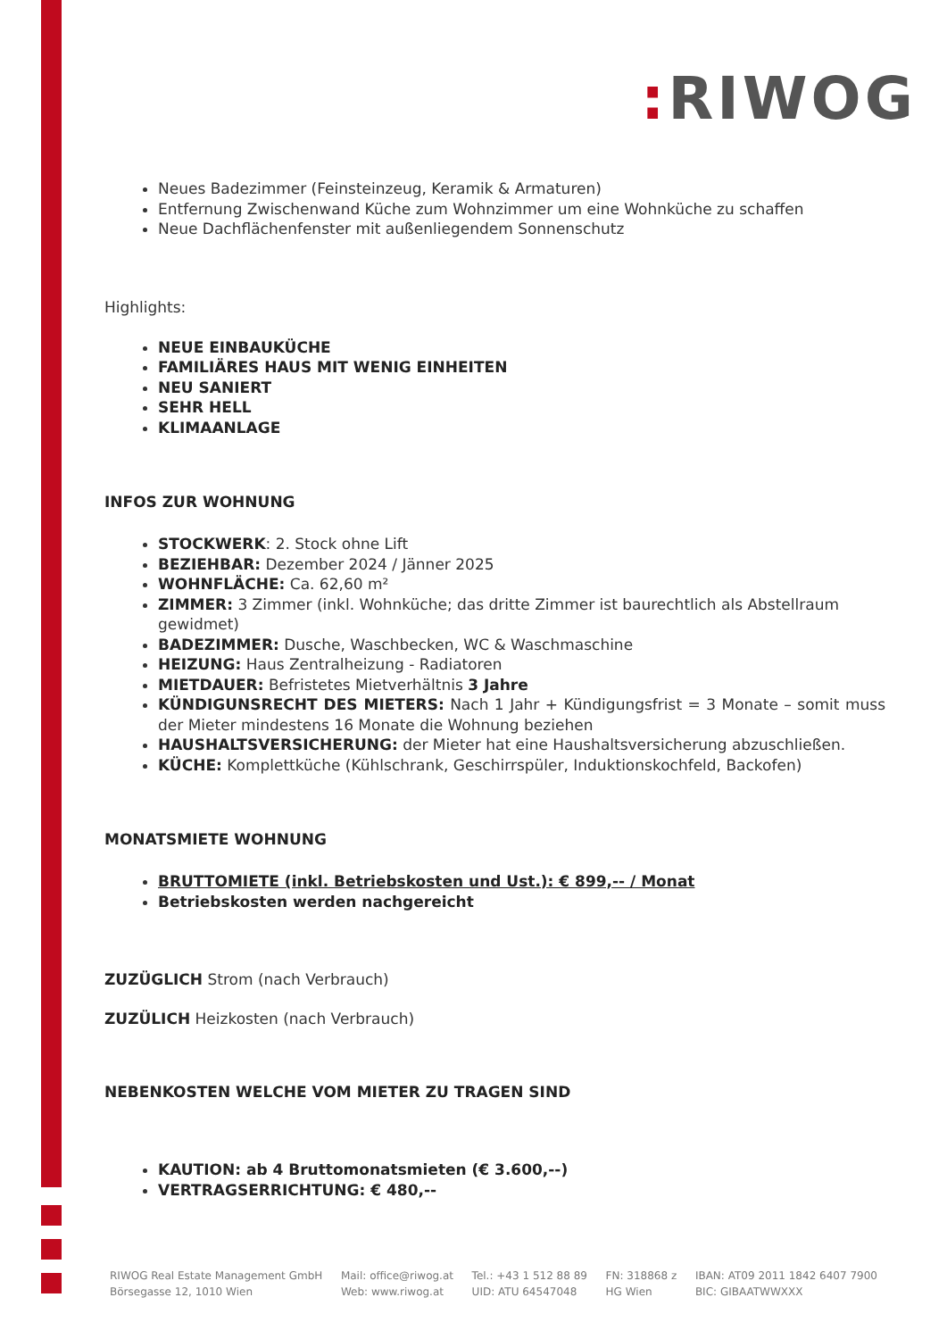: RIWOG
Neues Badezimmer (Feinsteinzeug, Keramik & Armaturen)
Entfernung Zwischenwand Küche zum Wohnzimmer um eine Wohnküche zu schaffen
Neue Dachflächenfenster mit außenliegendem Sonnenschutz
Highlights:
NEUE EINBAUKÜCHE
FAMILIÄRES HAUS MIT WENIG EINHEITEN
NEU SANIERT
SEHR HELL
KLIMAANLAGE
INFOS ZUR WOHNUNG
STOCKWERK: 2. Stock ohne Lift
BEZIEHBAR: Dezember 2024 / Jänner 2025
WOHNFLÄCHE: Ca. 62,60 m²
ZIMMER: 3 Zimmer (inkl. Wohnküche; das dritte Zimmer ist baurechtlich als Abstellraum gewidmet)
BADEZIMMER: Dusche, Waschbecken, WC & Waschmaschine
HEIZUNG: Haus Zentralheizung - Radiatoren
MIETDAUER: Befristetes Mietverhältnis 3 Jahre
KÜNDIGUNSRECHT DES MIETERS: Nach 1 Jahr + Kündigungsfrist = 3 Monate – somit muss der Mieter mindestens 16 Monate die Wohnung beziehen
HAUSHALTSVERSICHERUNG: der Mieter hat eine Haushaltsversicherung abzuschließen.
KÜCHE: Komplettküche (Kühlschrank, Geschirrspüler, Induktionskochfeld, Backofen)
MONATSMIETE WOHNUNG
BRUTTOMIETE (inkl. Betriebskosten und Ust.): € 899,-- / Monat
Betriebskosten werden nachgereicht
ZUZÜGLICH Strom (nach Verbrauch)
ZUZÜLICH Heizkosten (nach Verbrauch)
NEBENKOSTEN WELCHE VOM MIETER ZU TRAGEN SIND
KAUTION: ab 4 Bruttomonatsmieten (€ 3.600,--)
VERTRAGSERRICHTUNG: € 480,--
RIWOG Real Estate Management GmbH
Börsegasse 12, 1010 Wien
Mail: office@riwog.at
Web: www.riwog.at
Tel.: +43 1 512 88 89
UID: ATU 64547048
FN: 318868 z
HG Wien
IBAN: AT09 2011 1842 6407 7900
BIC: GIBAATWWXXX